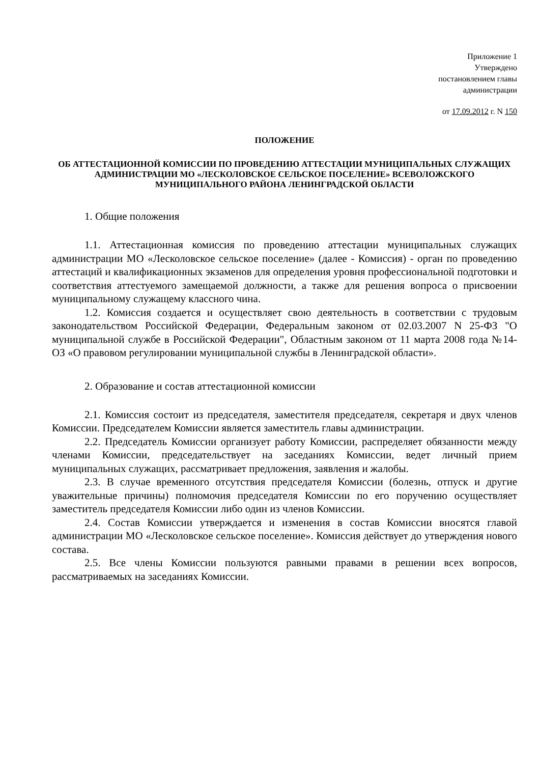Приложение 1
Утверждено
постановлением главы
администрации
от 17.09.2012 г. N 150
ПОЛОЖЕНИЕ
ОБ АТТЕСТАЦИОННОЙ КОМИССИИ ПО ПРОВЕДЕНИЮ АТТЕСТАЦИИ МУНИЦИПАЛЬНЫХ СЛУЖАЩИХ АДМИНИСТРАЦИИ МО «ЛЕСКОЛОВСКОЕ СЕЛЬСКОЕ ПОСЕЛЕНИЕ» ВСЕВОЛОЖСКОГО МУНИЦИПАЛЬНОГО РАЙОНА ЛЕНИНГРАДСКОЙ ОБЛАСТИ
1. Общие положения
1.1. Аттестационная комиссия по проведению аттестации муниципальных служащих администрации МО «Лесколовское сельское поселение» (далее - Комиссия) - орган по проведению аттестаций и квалификационных экзаменов для определения уровня профессиональной подготовки и соответствия аттестуемого замещаемой должности, а также для решения вопроса о присвоении муниципальному служащему классного чина.
1.2. Комиссия создается и осуществляет свою деятельность в соответствии с трудовым законодательством Российской Федерации, Федеральным законом от 02.03.2007 N 25-ФЗ "О муниципальной службе в Российской Федерации", Областным законом от 11 марта 2008 года №14-ОЗ «О правовом регулировании муниципальной службы в Ленинградской области».
2. Образование и состав аттестационной комиссии
2.1. Комиссия состоит из председателя, заместителя председателя, секретаря и двух членов Комиссии. Председателем Комиссии является заместитель главы администрации.
2.2. Председатель Комиссии организует работу Комиссии, распределяет обязанности между членами Комиссии, председательствует на заседаниях Комиссии, ведет личный прием муниципальных служащих, рассматривает предложения, заявления и жалобы.
2.3. В случае временного отсутствия председателя Комиссии (болезнь, отпуск и другие уважительные причины) полномочия председателя Комиссии по его поручению осуществляет заместитель председателя Комиссии либо один из членов Комиссии.
2.4. Состав Комиссии утверждается и изменения в состав Комиссии вносятся главой администрации МО «Лесколовское сельское поселение». Комиссия действует до утверждения нового состава.
2.5. Все члены Комиссии пользуются равными правами в решении всех вопросов, рассматриваемых на заседаниях Комиссии.